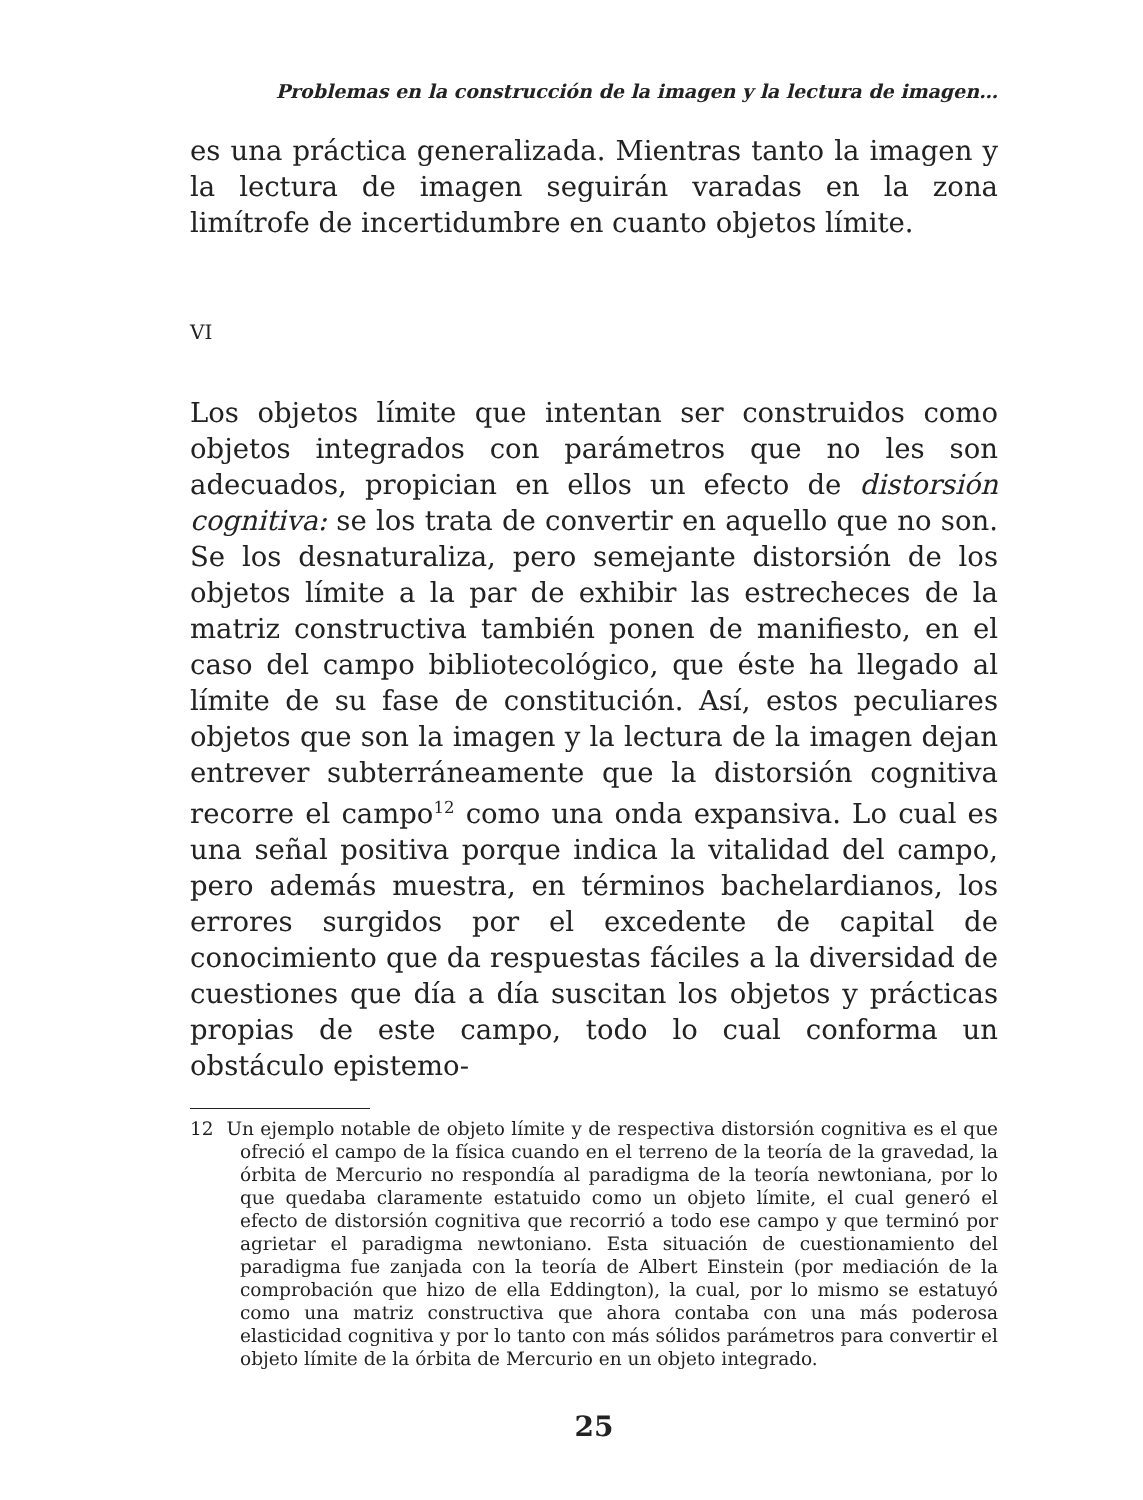Problemas en la construcción de la imagen y la lectura de imagen…
es una práctica generalizada. Mientras tanto la imagen y la lectura de imagen seguirán varadas en la zona limítrofe de incertidumbre en cuanto objetos límite.
VI
Los objetos límite que intentan ser construidos como objetos integrados con parámetros que no les son adecuados, propician en ellos un efecto de distorsión cognitiva: se los trata de convertir en aquello que no son. Se los desnaturaliza, pero semejante distorsión de los objetos límite a la par de exhibir las estrecheces de la matriz constructiva también ponen de manifiesto, en el caso del campo bibliotecológico, que éste ha llegado al límite de su fase de constitución. Así, estos peculiares objetos que son la imagen y la lectura de la imagen dejan entrever subterráneamente que la distorsión cognitiva recorre el campo<sup>12</sup> como una onda expansiva. Lo cual es una señal positiva porque indica la vitalidad del campo, pero además muestra, en términos bachelardianos, los errores surgidos por el excedente de capital de conocimiento que da respuestas fáciles a la diversidad de cuestiones que día a día suscitan los objetos y prácticas propias de este campo, todo lo cual conforma un obstáculo epistemo-
12 Un ejemplo notable de objeto límite y de respectiva distorsión cognitiva es el que ofreció el campo de la física cuando en el terreno de la teoría de la gravedad, la órbita de Mercurio no respondía al paradigma de la teoría newtoniana, por lo que quedaba claramente estatuido como un objeto límite, el cual generó el efecto de distorsión cognitiva que recorrió a todo ese campo y que terminó por agrietar el paradigma newtoniano. Esta situación de cuestionamiento del paradigma fue zanjada con la teoría de Albert Einstein (por mediación de la comprobación que hizo de ella Eddington), la cual, por lo mismo se estatuyó como una matriz constructiva que ahora contaba con una más poderosa elasticidad cognitiva y por lo tanto con más sólidos parámetros para convertir el objeto límite de la órbita de Mercurio en un objeto integrado.
25